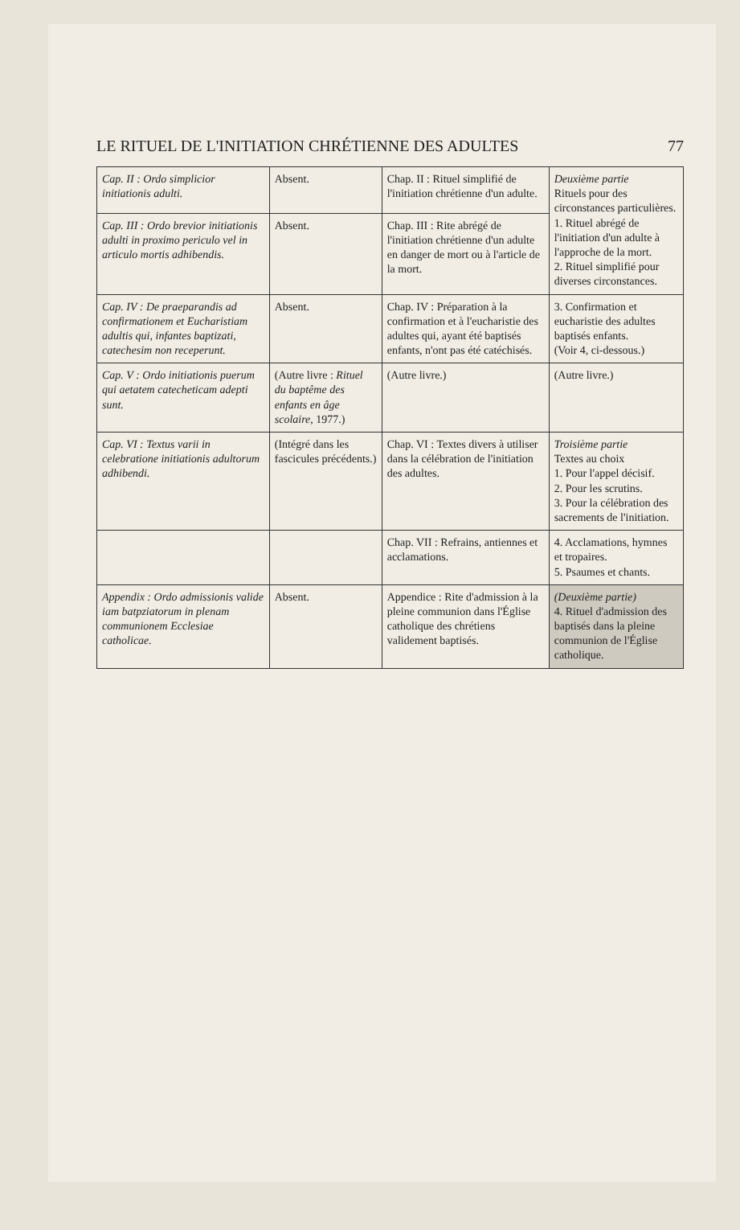LE RITUEL DE L'INITIATION CHRÉTIENNE DES ADULTES 77
| Cap. II : Ordo simplicior initiationis adulti. | Absent. | Chap. II : Rituel simplifié de l'initiation chrétienne d'un adulte. | Deuxième partie Rituels pour des circonstances particulières. 1. Rituel abrégé de l'initiation d'un adulte à l'approche de la mort. 2. Rituel simplifié pour diverses circonstances. |
| Cap. III : Ordo brevior initiationis adulti in proximo periculo vel in articulo mortis adhibendis. | Absent. | Chap. III : Rite abrégé de l'initiation chrétienne d'un adulte en danger de mort ou à l'article de la mort. | |
| Cap. IV : De praeparandis ad confirmationem et Eucharistiam adultis qui, infantes baptizati, catechesim non receperunt. | Absent. | Chap. IV : Préparation à la confirmation et à l'eucharistie des adultes qui, ayant été baptisés enfants, n'ont pas été catéchisés. | 3. Confirmation et eucharistie des adultes baptisés enfants. (Voir 4, ci-dessous.) |
| Cap. V : Ordo initiationis puerum qui aetatem catecheticam adepti sunt. | (Autre livre : Rituel du baptême des enfants en âge scolaire , 1977.) | (Autre livre.) | (Autre livre.) |
| Cap. VI : Textus varii in celebratione initiationis adultorum adhibendi. | (Intégré dans les fascicules précédents.) | Chap. VI : Textes divers à utiliser dans la célébration de l'initiation des adultes. | Troisième partie Textes au choix 1. Pour l'appel décisif. 2. Pour les scrutins. 3. Pour la célébration des sacrements de l'initiation. |
| | | Chap. VII : Refrains, antiennes et acclamations. | 4. Acclamations, hymnes et tropaires. 5. Psaumes et chants. |
| Appendix : Ordo admissionis valide iam batpziatorum in plenam communionem Ecclesiae catholicae. | Absent. | Appendice : Rite d'admission à la pleine communion dans l'Église catholique des chrétiens validement baptisés. | (Deuxième partie) 4. Rituel d'admission des baptisés dans la pleine communion de l'Église catholique. |